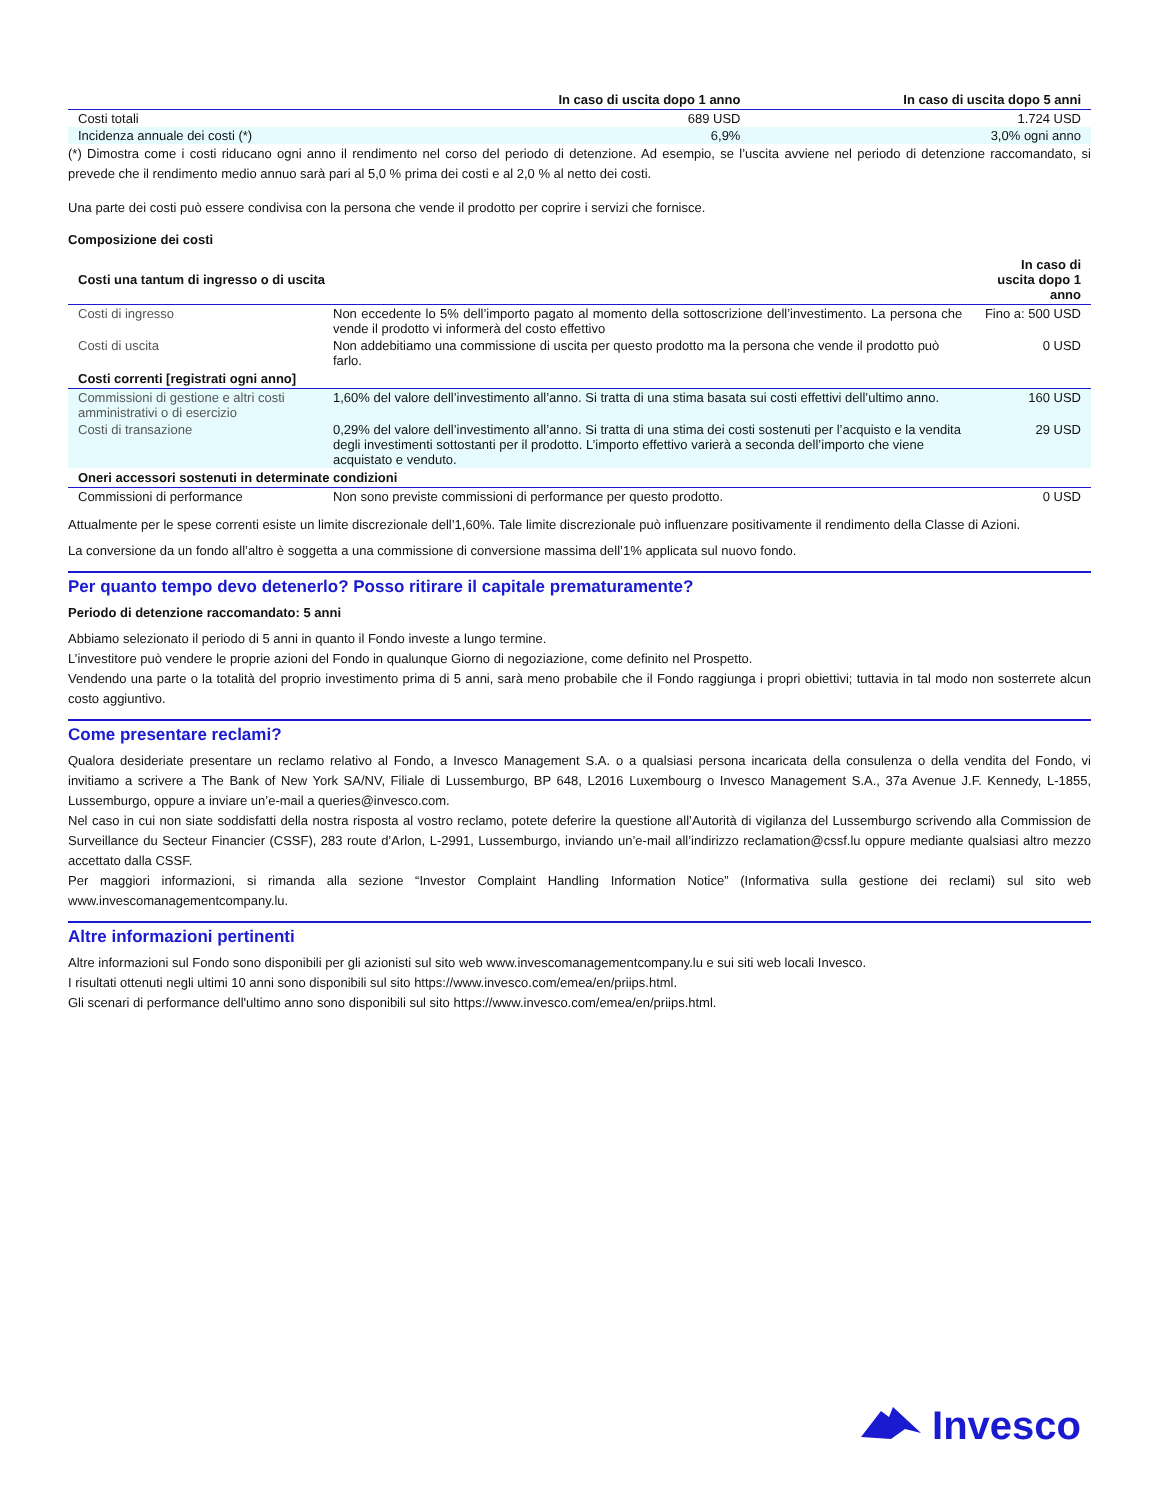| | In caso di uscita dopo 1 anno | In caso di uscita dopo 5 anni |
| --- | --- | --- |
| Costi totali | 689 USD | 1.724 USD |
| Incidenza annuale dei costi (*) | 6,9% | 3,0% ogni anno |
(*) Dimostra come i costi riducano ogni anno il rendimento nel corso del periodo di detenzione. Ad esempio, se l’uscita avviene nel periodo di detenzione raccomandato, si prevede che il rendimento medio annuo sarà pari al 5,0 % prima dei costi e al 2,0 % al netto dei costi.
Una parte dei costi può essere condivisa con la persona che vende il prodotto per coprire i servizi che fornisce.
Composizione dei costi
| Costi una tantum di ingresso o di uscita | | In caso di uscita dopo 1 anno |
| --- | --- | --- |
| Costi di ingresso | Non eccedente lo 5% dell’importo pagato al momento della sottoscrizione dell’investimento. La persona che vende il prodotto vi informerà del costo effettivo | Fino a: 500 USD |
| Costi di uscita | Non addebitiamo una commissione di uscita per questo prodotto ma la persona che vende il prodotto può farlo. | 0 USD |
| Costi correnti [registrati ogni anno] | | |
| Commissioni di gestione e altri costi amministrativi o di esercizio | 1,60% del valore dell’investimento all’anno. Si tratta di una stima basata sui costi effettivi dell’ultimo anno. | 160 USD |
| Costi di transazione | 0,29% del valore dell’investimento all’anno. Si tratta di una stima dei costi sostenuti per l’acquisto e la vendita degli investimenti sottostanti per il prodotto. L’importo effettivo varierà a seconda dell’importo che viene acquistato e venduto. | 29 USD |
| Oneri accessori sostenuti in determinate condizioni | | |
| Commissioni di performance | Non sono previste commissioni di performance per questo prodotto. | 0 USD |
Attualmente per le spese correnti esiste un limite discrezionale dell’1,60%. Tale limite discrezionale può influenzare positivamente il rendimento della Classe di Azioni.
La conversione da un fondo all’altro è soggetta a una commissione di conversione massima dell’1% applicata sul nuovo fondo.
Per quanto tempo devo detenerlo? Posso ritirare il capitale prematuramente?
Periodo di detenzione raccomandato: 5 anni
Abbiamo selezionato il periodo di 5 anni in quanto il Fondo investe a lungo termine.
L’investitore può vendere le proprie azioni del Fondo in qualunque Giorno di negoziazione, come definito nel Prospetto.
Vendendo una parte o la totalità del proprio investimento prima di 5 anni, sarà meno probabile che il Fondo raggiunga i propri obiettivi; tuttavia in tal modo non sosterrete alcun costo aggiuntivo.
Come presentare reclami?
Qualora desideriate presentare un reclamo relativo al Fondo, a Invesco Management S.A. o a qualsiasi persona incaricata della consulenza o della vendita del Fondo, vi invitiamo a scrivere a The Bank of New York SA/NV, Filiale di Lussemburgo, BP 648, L2016 Luxembourg o Invesco Management S.A., 37a Avenue J.F. Kennedy, L-1855, Lussemburgo, oppure a inviare un’e-mail a queries@invesco.com.
Nel caso in cui non siate soddisfatti della nostra risposta al vostro reclamo, potete deferire la questione all’Autorità di vigilanza del Lussemburgo scrivendo alla Commission de Surveillance du Secteur Financier (CSSF), 283 route d’Arlon, L-2991, Lussemburgo, inviando un’e-mail all’indirizzo reclamation@cssf.lu oppure mediante qualsiasi altro mezzo accettato dalla CSSF.
Per maggiori informazioni, si rimanda alla sezione “Investor Complaint Handling Information Notice” (Informativa sulla gestione dei reclami) sul sito web www.invescomanagementcompany.lu.
Altre informazioni pertinenti
Altre informazioni sul Fondo sono disponibili per gli azionisti sul sito web www.invescomanagementcompany.lu e sui siti web locali Invesco.
I risultati ottenuti negli ultimi 10 anni sono disponibili sul sito https://www.invesco.com/emea/en/priips.html.
Gli scenari di performance dell'ultimo anno sono disponibili sul sito https://www.invesco.com/emea/en/priips.html.
Invesco